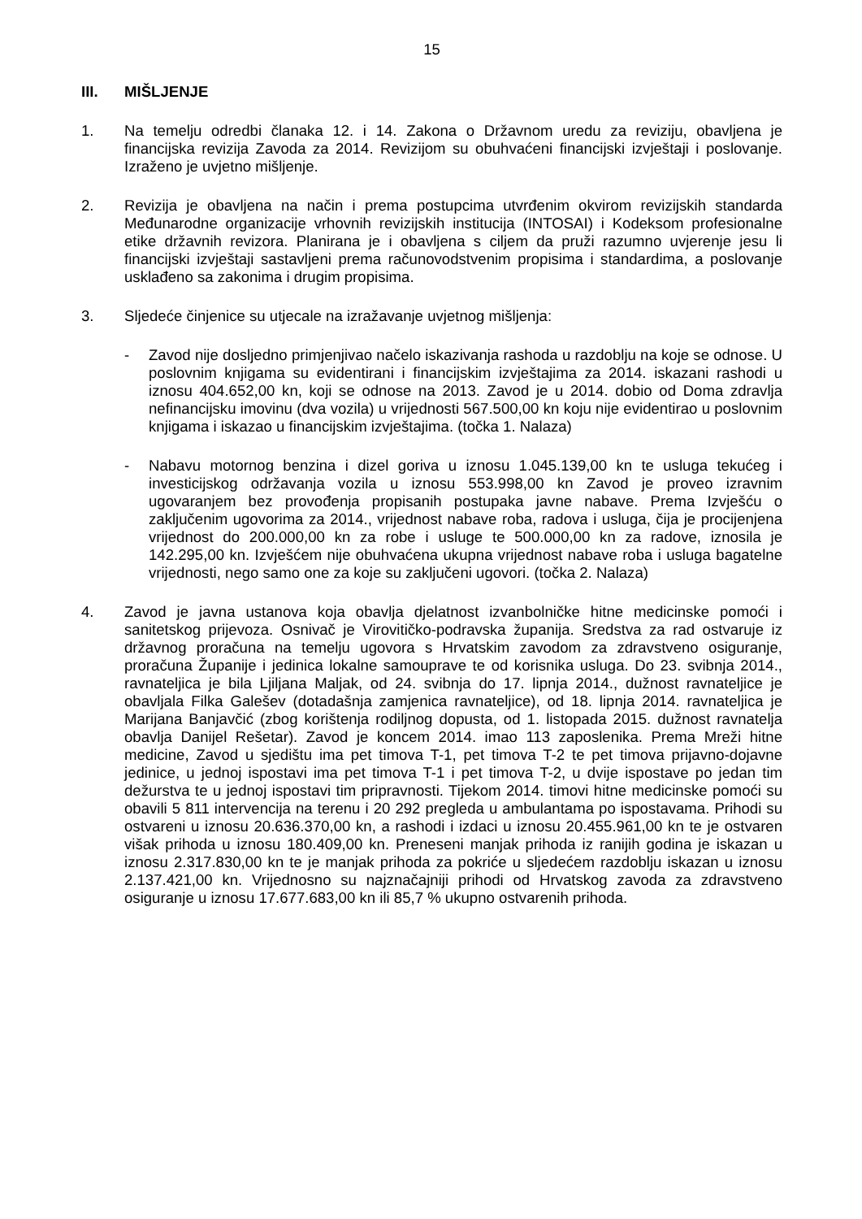15
III. MIŠLJENJE
1. Na temelju odredbi članaka 12. i 14. Zakona o Državnom uredu za reviziju, obavljena je financijska revizija Zavoda za 2014. Revizijom su obuhvaćeni financijski izvještaji i poslovanje. Izraženo je uvjetno mišljenje.
2. Revizija je obavljena na način i prema postupcima utvrđenim okvirom revizijskih standarda Međunarodne organizacije vrhovnih revizijskih institucija (INTOSAI) i Kodeksom profesionalne etike državnih revizora. Planirana je i obavljena s ciljem da pruži razumno uvjerenje jesu li financijski izvještaji sastavljeni prema računovodstvenim propisima i standardima, a poslovanje usklađeno sa zakonima i drugim propisima.
3. Sljedeće činjenice su utjecale na izražavanje uvjetnog mišljenja:
- Zavod nije dosljedno primjenjivao načelo iskazivanja rashoda u razdoblju na koje se odnose. U poslovnim knjigama su evidentirani i financijskim izvještajima za 2014. iskazani rashodi u iznosu 404.652,00 kn, koji se odnose na 2013. Zavod je u 2014. dobio od Doma zdravlja nefinancijsku imovinu (dva vozila) u vrijednosti 567.500,00 kn koju nije evidentirao u poslovnim knjigama i iskazao u financijskim izvještajima. (točka 1. Nalaza)
- Nabavu motornog benzina i dizel goriva u iznosu 1.045.139,00 kn te usluga tekućeg i investicijskog održavanja vozila u iznosu 553.998,00 kn Zavod je proveo izravnim ugovaranjem bez provođenja propisanih postupaka javne nabave. Prema Izvješću o zaključenim ugovorima za 2014., vrijednost nabave roba, radova i usluga, čija je procijenjena vrijednost do 200.000,00 kn za robe i usluge te 500.000,00 kn za radove, iznosila je 142.295,00 kn. Izvješćem nije obuhvaćena ukupna vrijednost nabave roba i usluga bagatelne vrijednosti, nego samo one za koje su zaključeni ugovori. (točka 2. Nalaza)
4. Zavod je javna ustanova koja obavlja djelatnost izvanbolničke hitne medicinske pomoći i sanitetskog prijevoza. Osnivač je Virovitičko-podravska županija. Sredstva za rad ostvaruje iz državnog proračuna na temelju ugovora s Hrvatskim zavodom za zdravstveno osiguranje, proračuna Županije i jedinica lokalne samouprave te od korisnika usluga. Do 23. svibnja 2014., ravnateljica je bila Ljiljana Maljak, od 24. svibnja do 17. lipnja 2014., dužnost ravnateljice je obavljala Filka Galešev (dotadašnja zamjenica ravnateljice), od 18. lipnja 2014. ravnateljica je Marijana Banjavčić (zbog korištenja rodiljnog dopusta, od 1. listopada 2015. dužnost ravnatelja obavlja Danijel Rešetar). Zavod je koncem 2014. imao 113 zaposlenika. Prema Mreži hitne medicine, Zavod u sjedištu ima pet timova T-1, pet timova T-2 te pet timova prijavno-dojavne jedinice, u jednoj ispostavi ima pet timova T-1 i pet timova T-2, u dvije ispostave po jedan tim dežurstva te u jednoj ispostavi tim pripravnosti. Tijekom 2014. timovi hitne medicinske pomoći su obavili 5 811 intervencija na terenu i 20 292 pregleda u ambulantama po ispostavama. Prihodi su ostvareni u iznosu 20.636.370,00 kn, a rashodi i izdaci u iznosu 20.455.961,00 kn te je ostvaren višak prihoda u iznosu 180.409,00 kn. Preneseni manjak prihoda iz ranijih godina je iskazan u iznosu 2.317.830,00 kn te je manjak prihoda za pokriće u sljedećem razdoblju iskazan u iznosu 2.137.421,00 kn. Vrijednosno su najznačajniji prihodi od Hrvatskog zavoda za zdravstveno osiguranje u iznosu 17.677.683,00 kn ili 85,7 % ukupno ostvarenih prihoda.